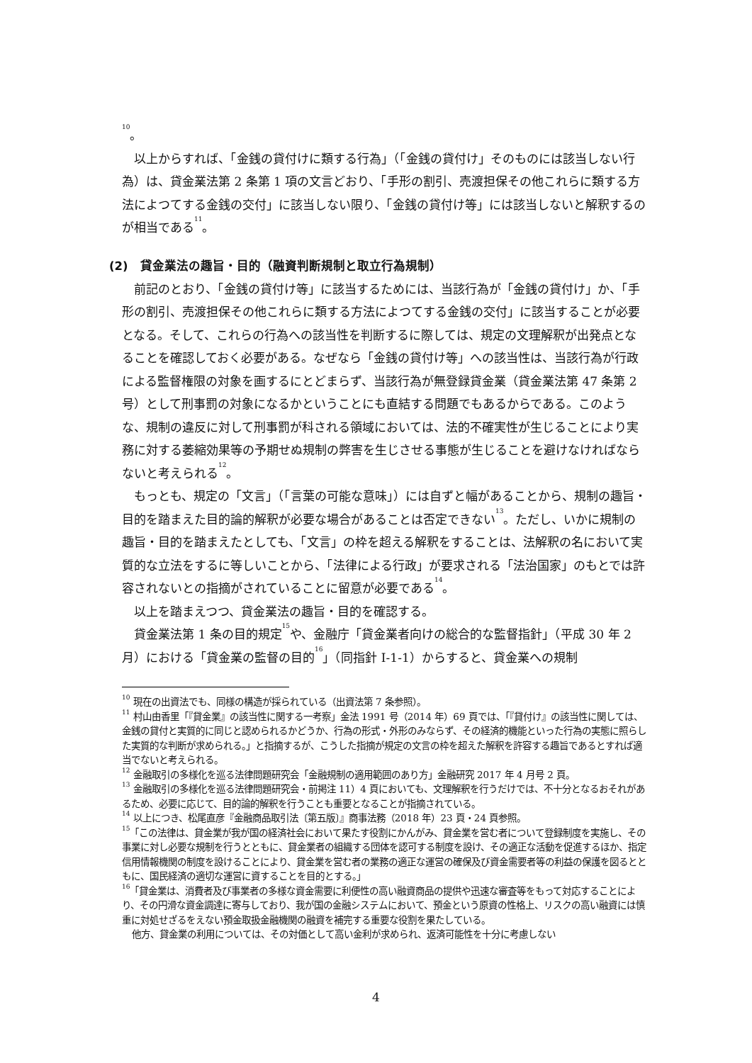<sup>10</sup>。
以上からすれば、「金銭の貸付けに類する行為」（「金銭の貸付け」そのものには該当しない行為）は、貸金業法第 2 条第 1 項の文言どおり、「手形の割引、売渡担保その他これらに類する方法によつてする金銭の交付」に該当しない限り、「金銭の貸付け等」には該当しないと解釈するのが相当である<sup>11</sup>。
(2)　貸金業法の趣旨・目的（融資判断規制と取立行為規制）
前記のとおり、「金銭の貸付け等」に該当するためには、当該行為が「金銭の貸付け」か、「手形の割引、売渡担保その他これらに類する方法によつてする金銭の交付」に該当することが必要となる。そして、これらの行為への該当性を判断するに際しては、規定の文理解釈が出発点となることを確認しておく必要がある。なぜなら「金銭の貸付け等」への該当性は、当該行為が行政による監督権限の対象を画するにとどまらず、当該行為が無登録貸金業（貸金業法第 47 条第 2 号）として刑事罰の対象になるかということにも直結する問題でもあるからである。このような、規制の違反に対して刑事罰が科される領域においては、法的不確実性が生じることにより実務に対する萎縮効果等の予期せぬ規制の弊害を生じさせる事態が生じることを避けなければならないと考えられる<sup>12</sup>。
もっとも、規定の「文言」（「言葉の可能な意味」）には自ずと幅があることから、規制の趣旨・目的を踏まえた目的論的解釈が必要な場合があることは否定できない<sup>13</sup>。ただし、いかに規制の趣旨・目的を踏まえたとしても、「文言」の枠を超える解釈をすることは、法解釈の名において実質的な立法をするに等しいことから、「法律による行政」が要求される「法治国家」のもとでは許容されないとの指摘がされていることに留意が必要である<sup>14</sup>。
以上を踏まえつつ、貸金業法の趣旨・目的を確認する。
貸金業法第 1 条の目的規定<sup>15</sup>や、金融庁「貸金業者向けの総合的な監督指針」（平成 30 年 2 月）における「貸金業の監督の目的<sup>16</sup>」（同指針 I-1-1）からすると、貸金業への規制
<sup>10</sup> 現在の出資法でも、同様の構造が採られている（出資法第 7 条参照）。
<sup>11</sup> 村山由香里「『貸金業』の該当性に関する一考察」金法 1991 号（2014 年）69 頁では、「『貸付け』の該当性に関しては、金銭の貸付と実質的に同じと認められるかどうか、行為の形式・外形のみならず、その経済的機能といった行為の実態に照らした実質的な判断が求められる。」と指摘するが、こうした指摘が規定の文言の枠を超えた解釈を許容する趣旨であるとすれば適当でないと考えられる。
<sup>12</sup> 金融取引の多様化を巡る法律問題研究会「金融規制の適用範囲のあり方」金融研究 2017 年 4 月号 2 頁。
<sup>13</sup> 金融取引の多様化を巡る法律問題研究会・前掲注 11）4 頁においても、文理解釈を行うだけでは、不十分となるおそれがあるため、必要に応じて、目的論的解釈を行うことも重要となることが指摘されている。
<sup>14</sup> 以上につき、松尾直彦『金融商品取引法〔第五版〕』商事法務（2018 年）23 頁・24 頁参照。
<sup>15</sup>「この法律は、貸金業が我が国の経済社会において果たす役割にかんがみ、貸金業を営む者について登録制度を実施し、その事業に対し必要な規制を行うとともに、貸金業者の組織する団体を認可する制度を設け、その適正な活動を促進するほか、指定信用情報機関の制度を設けることにより、貸金業を営む者の業務の適正な運営の確保及び資金需要者等の利益の保護を図るとともに、国民経済の適切な運営に資することを目的とする。」
<sup>16</sup>「貸金業は、消費者及び事業者の多様な資金需要に利便性の高い融資商品の提供や迅速な審査等をもって対応することにより、その円滑な資金調達に寄与しており、我が国の金融システムにおいて、預金という原資の性格上、リスクの高い融資には慎重に対処せざるをえない預金取扱金融機関の融資を補完する重要な役割を果たしている。
他方、貸金業の利用については、その対価として高い金利が求められ、返済可能性を十分に考慮しない
4